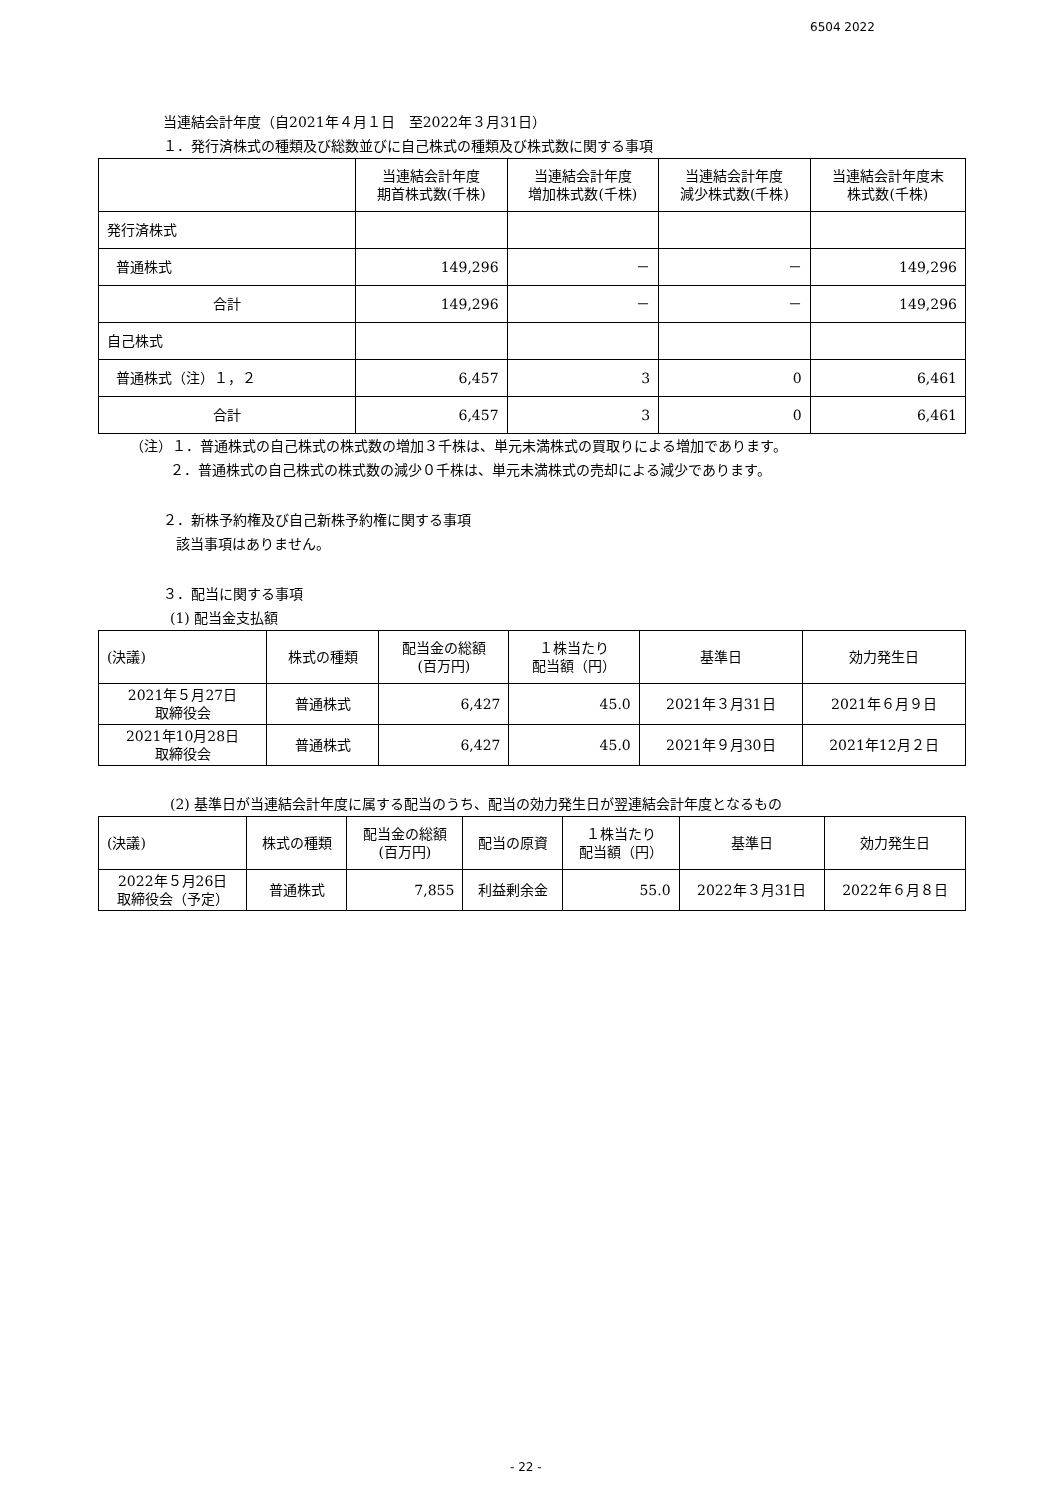6504 2022
当連結会計年度（自2021年４月１日　至2022年３月31日）
１．発行済株式の種類及び総数並びに自己株式の種類及び株式数に関する事項
| | 当連結会計年度 期首株式数(千株) | 当連結会計年度 増加株式数(千株) | 当連結会計年度 減少株式数(千株) | 当連結会計年度末 株式数(千株) |
| --- | --- | --- | --- | --- |
| 発行済株式 | | | | |
| 普通株式 | 149,296 | － | － | 149,296 |
| 合計 | 149,296 | － | － | 149,296 |
| 自己株式 | | | | |
| 普通株式（注）１，２ | 6,457 | 3 | 0 | 6,461 |
| 合計 | 6,457 | 3 | 0 | 6,461 |
（注）１．普通株式の自己株式の株式数の増加３千株は、単元未満株式の買取りによる増加であります。
２．普通株式の自己株式の株式数の減少０千株は、単元未満株式の売却による減少であります。
２．新株予約権及び自己新株予約権に関する事項
該当事項はありません。
３．配当に関する事項
(1) 配当金支払額
| (決議) | 株式の種類 | 配当金の総額 (百万円) | １株当たり 配当額（円） | 基準日 | 効力発生日 |
| --- | --- | --- | --- | --- | --- |
| 2021年５月27日 取締役会 | 普通株式 | 6,427 | 45.0 | 2021年３月31日 | 2021年６月９日 |
| 2021年10月28日 取締役会 | 普通株式 | 6,427 | 45.0 | 2021年９月30日 | 2021年12月２日 |
(2) 基準日が当連結会計年度に属する配当のうち、配当の効力発生日が翌連結会計年度となるもの
| (決議) | 株式の種類 | 配当金の総額 (百万円) | 配当の原資 | １株当たり 配当額（円） | 基準日 | 効力発生日 |
| --- | --- | --- | --- | --- | --- | --- |
| 2022年５月26日 取締役会（予定） | 普通株式 | 7,855 | 利益剰余金 | 55.0 | 2022年３月31日 | 2022年６月８日 |
- 22 -